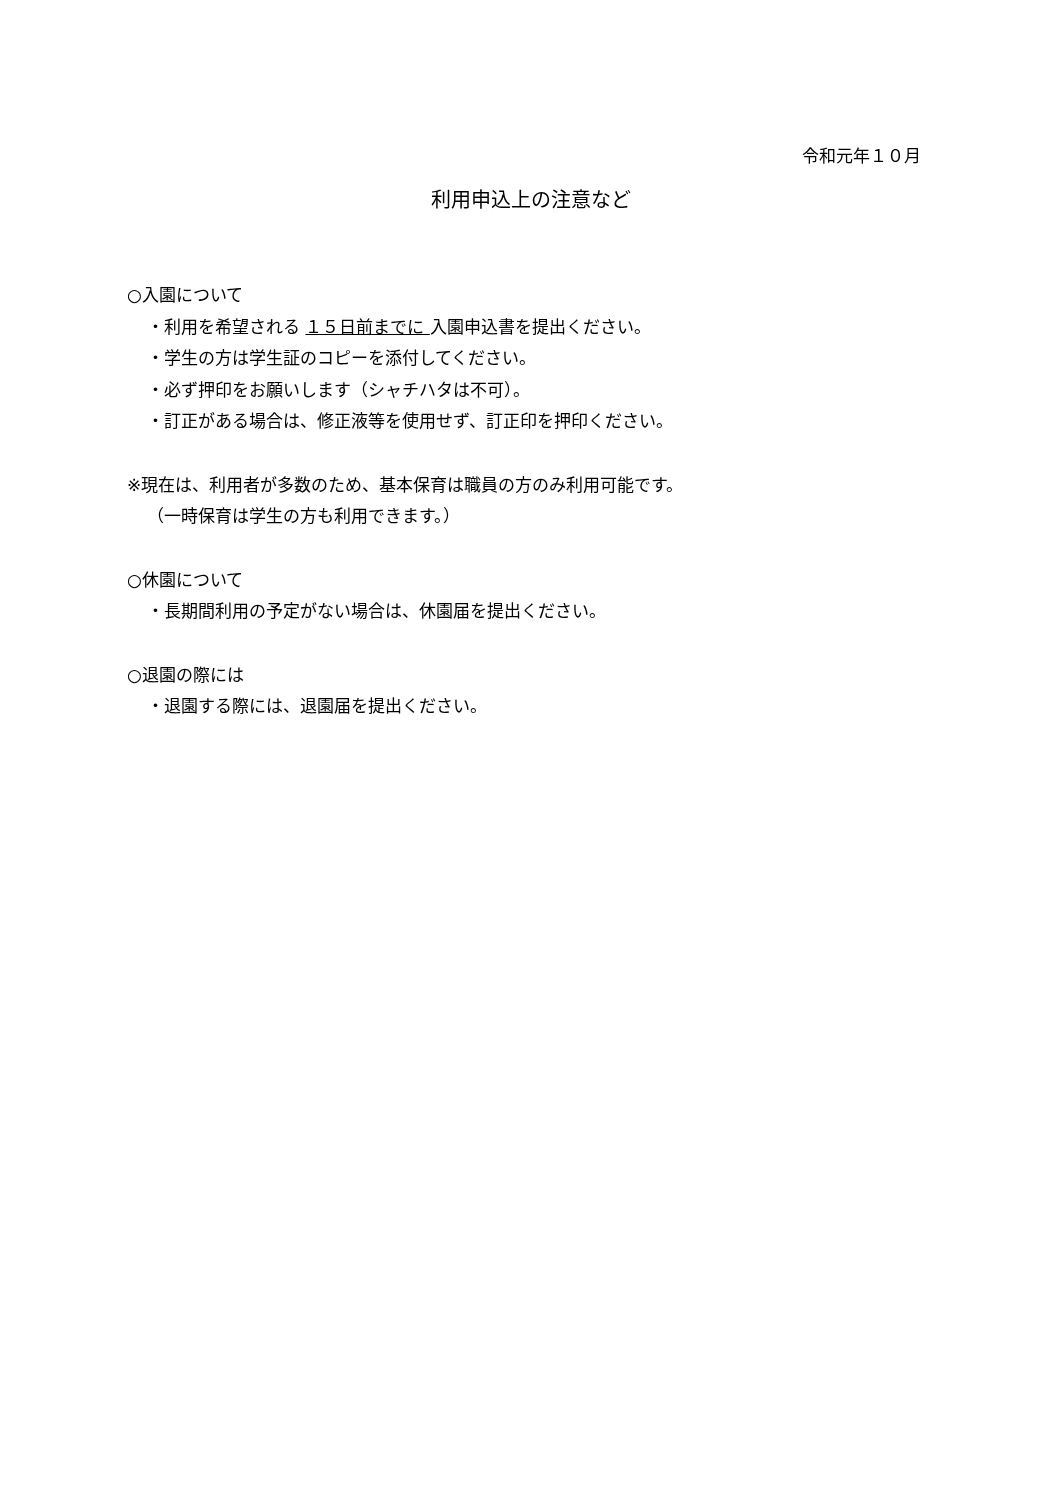令和元年１０月
利用申込上の注意など
○入園について
・利用を希望される １５日前までに 入園申込書を提出ください。
・学生の方は学生証のコピーを添付してください。
・必ず押印をお願いします（シャチハタは不可）。
・訂正がある場合は、修正液等を使用せず、訂正印を押印ください。
※現在は、利用者が多数のため、基本保育は職員の方のみ利用可能です。
（一時保育は学生の方も利用できます。）
○休園について
・長期間利用の予定がない場合は、休園届を提出ください。
○退園の際には
・退園する際には、退園届を提出ください。